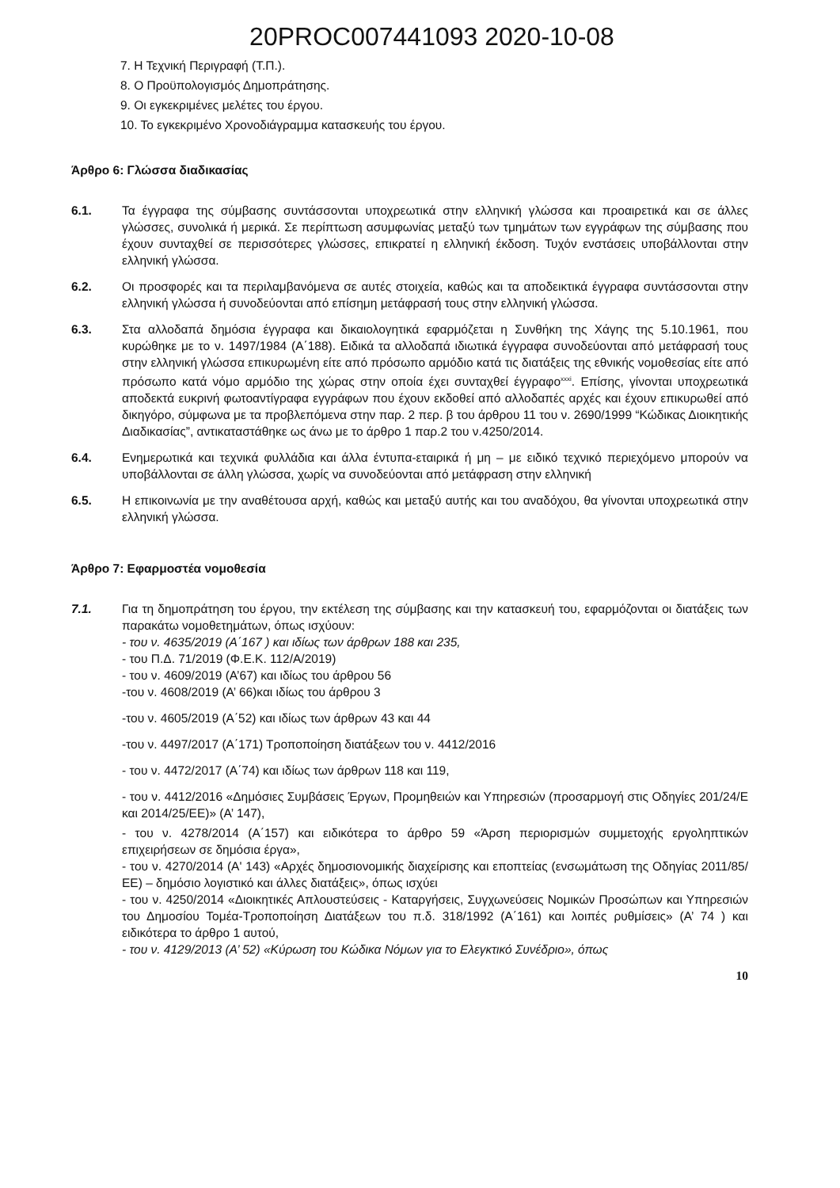20PROC007441093 2020-10-08
7. Η Τεχνική Περιγραφή (Τ.Π.).
8. Ο Προϋπολογισμός Δημοπράτησης.
9. Οι εγκεκριμένες μελέτες του έργου.
10. Το εγκεκριμένο Χρονοδιάγραμμα κατασκευής του έργου.
Άρθρο 6: Γλώσσα διαδικασίας
6.1. Τα έγγραφα της σύμβασης συντάσσονται υποχρεωτικά στην ελληνική γλώσσα και προαιρετικά και σε άλλες γλώσσες, συνολικά ή μερικά. Σε περίπτωση ασυμφωνίας μεταξύ των τμημάτων των εγγράφων της σύμβασης που έχουν συνταχθεί σε περισσότερες γλώσσες, επικρατεί η ελληνική έκδοση. Τυχόν ενστάσεις υποβάλλονται στην ελληνική γλώσσα.
6.2. Οι προσφορές και τα περιλαμβανόμενα σε αυτές στοιχεία, καθώς και τα αποδεικτικά έγγραφα συντάσσονται στην ελληνική γλώσσα ή συνοδεύονται από επίσημη μετάφρασή τους στην ελληνική γλώσσα.
6.3. Στα αλλοδαπά δημόσια έγγραφα και δικαιολογητικά εφαρμόζεται η Συνθήκη της Χάγης της 5.10.1961, που κυρώθηκε με το ν. 1497/1984 (Α΄188). Ειδικά τα αλλοδαπά ιδιωτικά έγγραφα συνοδεύονται από μετάφρασή τους στην ελληνική γλώσσα επικυρωμένη είτε από πρόσωπο αρμόδιο κατά τις διατάξεις της εθνικής νομοθεσίας είτε από πρόσωπο κατά νόμο αρμόδιο της χώρας στην οποία έχει συνταχθεί έγγραφο<sup>xxxi</sup>. Επίσης, γίνονται υποχρεωτικά αποδεκτά ευκρινή φωτοαντίγραφα εγγράφων που έχουν εκδοθεί από αλλοδαπές αρχές και έχουν επικυρωθεί από δικηγόρο, σύμφωνα με τα προβλεπόμενα στην παρ. 2 περ. β του άρθρου 11 του ν. 2690/1999 “Κώδικας Διοικητικής Διαδικασίας”, αντικαταστάθηκε ως άνω με το άρθρο 1 παρ.2 του ν.4250/2014.
6.4. Ενημερωτικά και τεχνικά φυλλάδια και άλλα έντυπα-εταιρικά ή μη – με ειδικό τεχνικό περιεχόμενο μπορούν να υποβάλλονται σε άλλη γλώσσα, χωρίς να συνοδεύονται από μετάφραση στην ελληνική
6.5. Η επικοινωνία με την αναθέτουσα αρχή, καθώς και μεταξύ αυτής και του αναδόχου, θα γίνονται υποχρεωτικά στην ελληνική γλώσσα.
Άρθρο 7: Εφαρμοστέα νομοθεσία
7.1. Για τη δημοπράτηση του έργου, την εκτέλεση της σύμβασης και την κατασκευή του, εφαρμόζονται οι διατάξεις των παρακάτω νομοθετημάτων, όπως ισχύουν:
- του ν. 4635/2019 (Α΄167 ) και ιδίως των άρθρων 188 και 235,
- του Π.Δ. 71/2019 (Φ.Ε.Κ. 112/Α/2019)
- του ν. 4609/2019 (Α’67) και ιδίως του άρθρου 56
-του ν. 4608/2019 (Α’ 66)και ιδίως του άρθρου 3
-του ν. 4605/2019 (Α΄52) και ιδίως των άρθρων 43 και 44
-του ν. 4497/2017 (Α΄171) Τροποποίηση διατάξεων του ν. 4412/2016
- του ν. 4472/2017 (Α΄74) και ιδίως των άρθρων 118 και 119,
- του ν. 4412/2016 «Δημόσιες Συμβάσεις Έργων, Προμηθειών και Υπηρεσιών (προσαρμογή στις Οδηγίες 201/24/Ε και 2014/25/ΕΕ)» (Α’ 147),
- του ν. 4278/2014 (Α΄157) και ειδικότερα το άρθρο 59 «Άρση περιορισμών συμμετοχής εργοληπτικών επιχειρήσεων σε δημόσια έργα»,
- του ν. 4270/2014 (Α' 143) «Αρχές δημοσιονομικής διαχείρισης και εποπτείας (ενσωμάτωση της Οδηγίας 2011/85/ΕΕ) – δημόσιο λογιστικό και άλλες διατάξεις», όπως ισχύει
- του ν. 4250/2014 «Διοικητικές Απλουστεύσεις - Καταργήσεις, Συγχωνεύσεις Νομικών Προσώπων και Υπηρεσιών του Δημοσίου Τομέα-Τροποποίηση Διατάξεων του π.δ. 318/1992 (Α΄161) και λοιπές ρυθμίσεις» (Α’ 74 ) και ειδικότερα το άρθρο 1 αυτού,
- του ν. 4129/2013 (Α’ 52) «Κύρωση του Κώδικα Νόμων για το Ελεγκτικό Συνέδριο», όπως
10